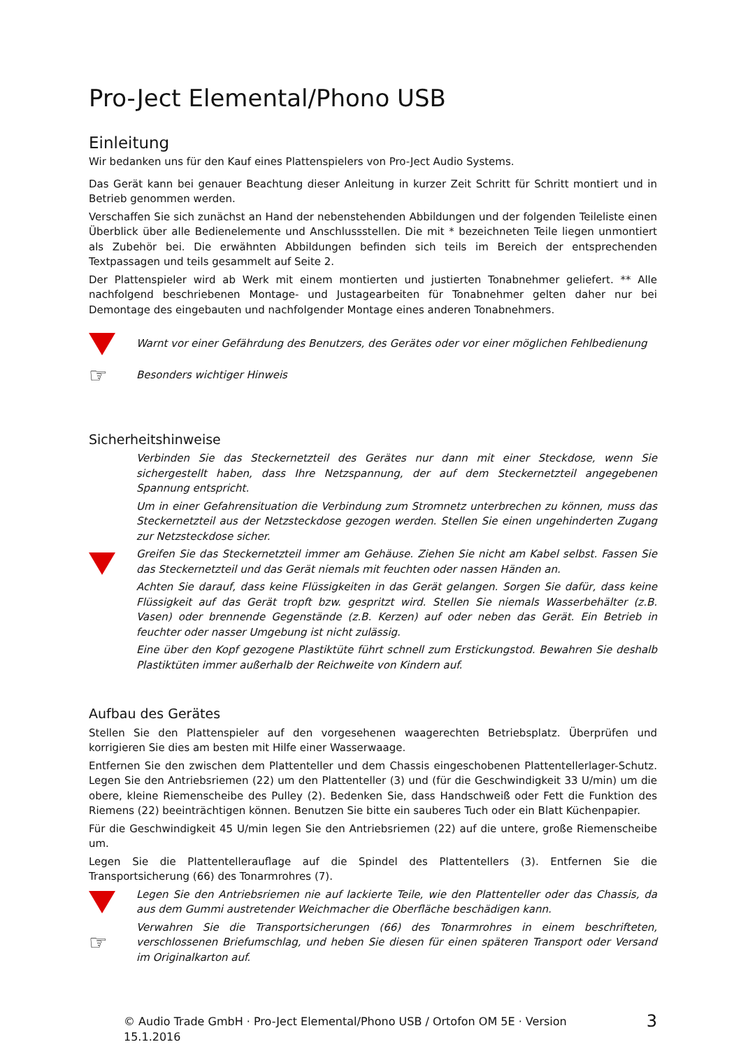Pro-Ject Elemental/Phono USB
Einleitung
Wir bedanken uns für den Kauf eines Plattenspielers von Pro-Ject Audio Systems.
Das Gerät kann bei genauer Beachtung dieser Anleitung in kurzer Zeit Schritt für Schritt montiert und in Betrieb genommen werden.
Verschaffen Sie sich zunächst an Hand der nebenstehenden Abbildungen und der folgenden Teileliste einen Überblick über alle Bedienelemente und Anschlussstellen. Die mit * bezeichneten Teile liegen unmontiert als Zubehör bei. Die erwähnten Abbildungen befinden sich teils im Bereich der entsprechenden Textpassagen und teils gesammelt auf Seite 2.
Der Plattenspieler wird ab Werk mit einem montierten und justierten Tonabnehmer geliefert. ** Alle nachfolgend beschriebenen Montage- und Justagearbeiten für Tonabnehmer gelten daher nur bei Demontage des eingebauten und nachfolgender Montage eines anderen Tonabnehmers.
Warnt vor einer Gefährdung des Benutzers, des Gerätes oder vor einer möglichen Fehlbedienung
☞
Besonders wichtiger Hinweis
Sicherheitshinweise
Verbinden Sie das Steckernetzteil des Gerätes nur dann mit einer Steckdose, wenn Sie sichergestellt haben, dass Ihre Netzspannung, der auf dem Steckernetzteil angegebenen Spannung entspricht.
Um in einer Gefahrensituation die Verbindung zum Stromnetz unterbrechen zu können, muss das Steckernetzteil aus der Netzsteckdose gezogen werden. Stellen Sie einen ungehinderten Zugang zur Netzsteckdose sicher.
Greifen Sie das Steckernetzteil immer am Gehäuse. Ziehen Sie nicht am Kabel selbst. Fassen Sie das Steckernetzteil und das Gerät niemals mit feuchten oder nassen Händen an.
Achten Sie darauf, dass keine Flüssigkeiten in das Gerät gelangen. Sorgen Sie dafür, dass keine Flüssigkeit auf das Gerät tropft bzw. gespritzt wird. Stellen Sie niemals Wasserbehälter (z.B. Vasen) oder brennende Gegenstände (z.B. Kerzen) auf oder neben das Gerät. Ein Betrieb in feuchter oder nasser Umgebung ist nicht zulässig.
Eine über den Kopf gezogene Plastiktüte führt schnell zum Erstickungstod. Bewahren Sie deshalb Plastiktüten immer außerhalb der Reichweite von Kindern auf.
Aufbau des Gerätes
Stellen Sie den Plattenspieler auf den vorgesehenen waagerechten Betriebsplatz. Überprüfen und korrigieren Sie dies am besten mit Hilfe einer Wasserwaage.
Entfernen Sie den zwischen dem Plattenteller und dem Chassis eingeschobenen Plattentellerlager-Schutz. Legen Sie den Antriebsriemen (22) um den Plattenteller (3) und (für die Geschwindigkeit 33 U/min) um die obere, kleine Riemenscheibe des Pulley (2). Bedenken Sie, dass Handschweiß oder Fett die Funktion des Riemens (22) beeinträchtigen können. Benutzen Sie bitte ein sauberes Tuch oder ein Blatt Küchenpapier.
Für die Geschwindigkeit 45 U/min legen Sie den Antriebsriemen (22) auf die untere, große Riemenscheibe um.
Legen Sie die Plattentellerauflage auf die Spindel des Plattentellers (3). Entfernen Sie die Transportsicherung (66) des Tonarmrohres (7).
Legen Sie den Antriebsriemen nie auf lackierte Teile, wie den Plattenteller oder das Chassis, da aus dem Gummi austretender Weichmacher die Oberfläche beschädigen kann.
☞
Verwahren Sie die Transportsicherungen (66) des Tonarmrohres in einem beschrifteten, verschlossenen Briefumschlag, und heben Sie diesen für einen späteren Transport oder Versand im Originalkarton auf.
© Audio Trade GmbH · Pro-Ject Elemental/Phono USB / Ortofon OM 5E · Version 15.1.2016 3